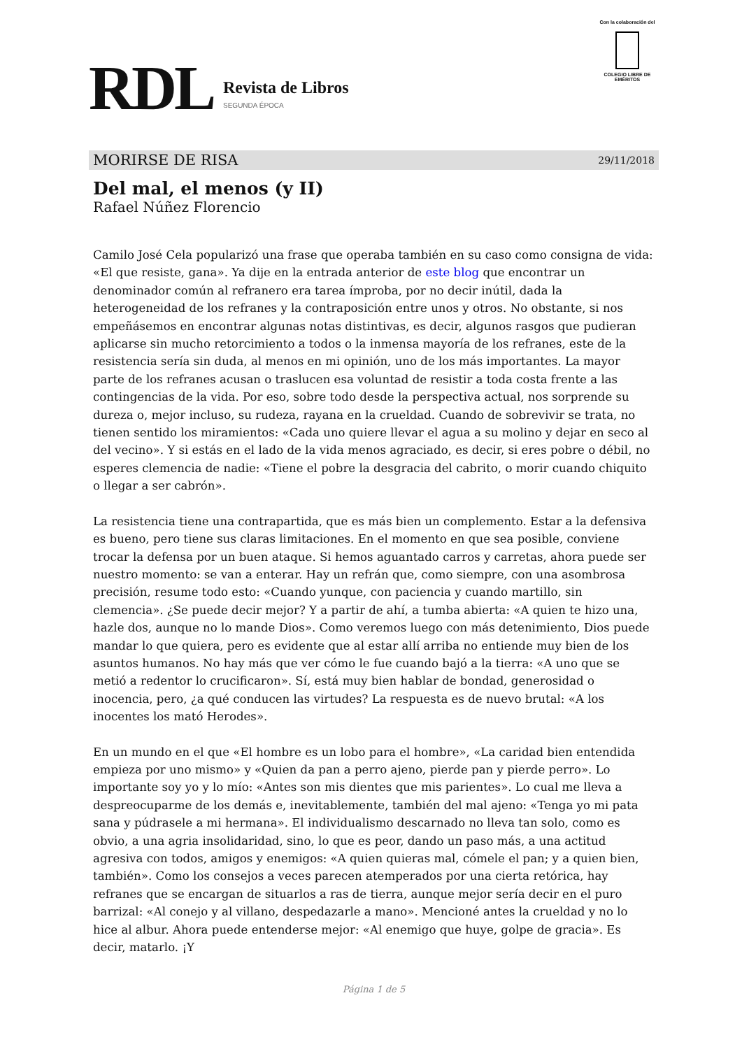RDL
Revista de Libros
SEGUNDA ÉPOCA
Con la colaboración del
COLEGIO LIBRE DE EMÉRITOS
MORIRSE DE RISA 29/11/2018
Del mal, el menos (y II)
Rafael Núñez Florencio
Camilo José Cela popularizó una frase que operaba también en su caso como consigna de vida: «El que resiste, gana». Ya dije en la entrada anterior de este blog que encontrar un denominador común al refranero era tarea ímproba, por no decir inútil, dada la heterogeneidad de los refranes y la contraposición entre unos y otros. No obstante, si nos empeñásemos en encontrar algunas notas distintivas, es decir, algunos rasgos que pudieran aplicarse sin mucho retorcimiento a todos o la inmensa mayoría de los refranes, este de la resistencia sería sin duda, al menos en mi opinión, uno de los más importantes. La mayor parte de los refranes acusan o traslucen esa voluntad de resistir a toda costa frente a las contingencias de la vida. Por eso, sobre todo desde la perspectiva actual, nos sorprende su dureza o, mejor incluso, su rudeza, rayana en la crueldad. Cuando de sobrevivir se trata, no tienen sentido los miramientos: «Cada uno quiere llevar el agua a su molino y dejar en seco al del vecino». Y si estás en el lado de la vida menos agraciado, es decir, si eres pobre o débil, no esperes clemencia de nadie: «Tiene el pobre la desgracia del cabrito, o morir cuando chiquito o llegar a ser cabrón».
La resistencia tiene una contrapartida, que es más bien un complemento. Estar a la defensiva es bueno, pero tiene sus claras limitaciones. En el momento en que sea posible, conviene trocar la defensa por un buen ataque. Si hemos aguantado carros y carretas, ahora puede ser nuestro momento: se van a enterar. Hay un refrán que, como siempre, con una asombrosa precisión, resume todo esto: «Cuando yunque, con paciencia y cuando martillo, sin clemencia». ¿Se puede decir mejor? Y a partir de ahí, a tumba abierta: «A quien te hizo una, hazle dos, aunque no lo mande Dios». Como veremos luego con más detenimiento, Dios puede mandar lo que quiera, pero es evidente que al estar allí arriba no entiende muy bien de los asuntos humanos. No hay más que ver cómo le fue cuando bajó a la tierra: «A uno que se metió a redentor lo crucificaron». Sí, está muy bien hablar de bondad, generosidad o inocencia, pero, ¿a qué conducen las virtudes? La respuesta es de nuevo brutal: «A los inocentes los mató Herodes».
En un mundo en el que «El hombre es un lobo para el hombre», «La caridad bien entendida empieza por uno mismo» y «Quien da pan a perro ajeno, pierde pan y pierde perro». Lo importante soy yo y lo mío: «Antes son mis dientes que mis parientes». Lo cual me lleva a despreocuparme de los demás e, inevitablemente, también del mal ajeno: «Tenga yo mi pata sana y púdrasele a mi hermana». El individualismo descarnado no lleva tan solo, como es obvio, a una agria insolidaridad, sino, lo que es peor, dando un paso más, a una actitud agresiva con todos, amigos y enemigos: «A quien quieras mal, cómele el pan; y a quien bien, también». Como los consejos a veces parecen atemperados por una cierta retórica, hay refranes que se encargan de situarlos a ras de tierra, aunque mejor sería decir en el puro barrizal: «Al conejo y al villano, despedazarle a mano». Mencioné antes la crueldad y no lo hice al albur. Ahora puede entenderse mejor: «Al enemigo que huye, golpe de gracia». Es decir, matarlo. ¡Y
Página 1 de 5